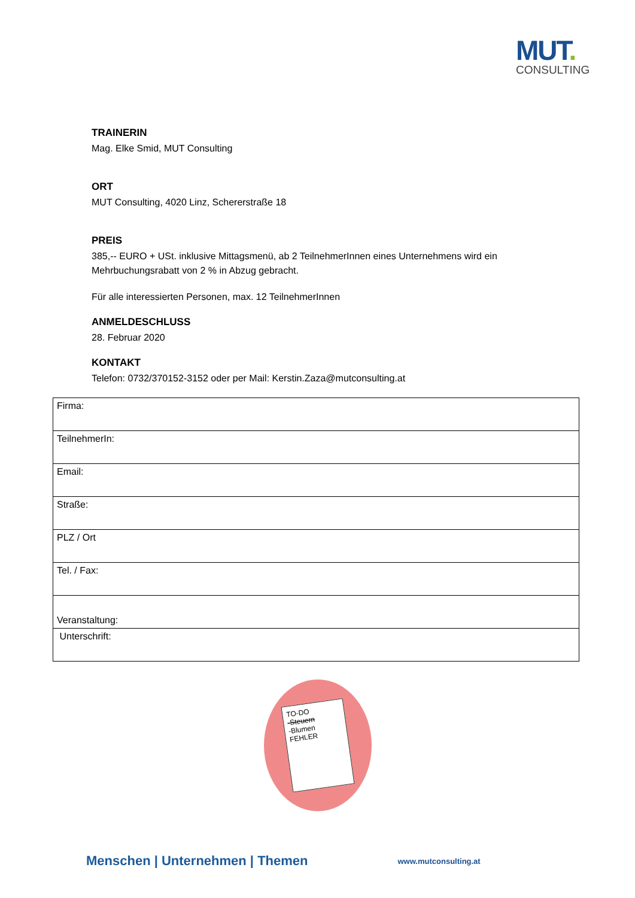MUT.
CONSULTING
TRAINERIN
Mag. Elke Smid, MUT Consulting
ORT
MUT Consulting, 4020 Linz, Schererstraße 18
PREIS
385,-- EURO + USt. inklusive Mittagsmenü, ab 2 TeilnehmerInnen eines Unternehmens wird ein Mehrbuchungsrabatt von 2 % in Abzug gebracht.
Für alle interessierten Personen, max. 12 TeilnehmerInnen
ANMELDESCHLUSS
28. Februar 2020
KONTAKT
Telefon: 0732/370152-3152 oder per Mail: Kerstin.Zaza@mutconsulting.at
| Firma: |
| TeilnehmerIn: |
| Email: |
| Straße: |
| PLZ / Ort |
| Tel. / Fax: |
| Veranstaltung: |
| Unterschrift: |
TO-DO
-Steuern
-Blumen
FEHLER
Menschen | Unternehmen | Themen www.mutconsulting.at